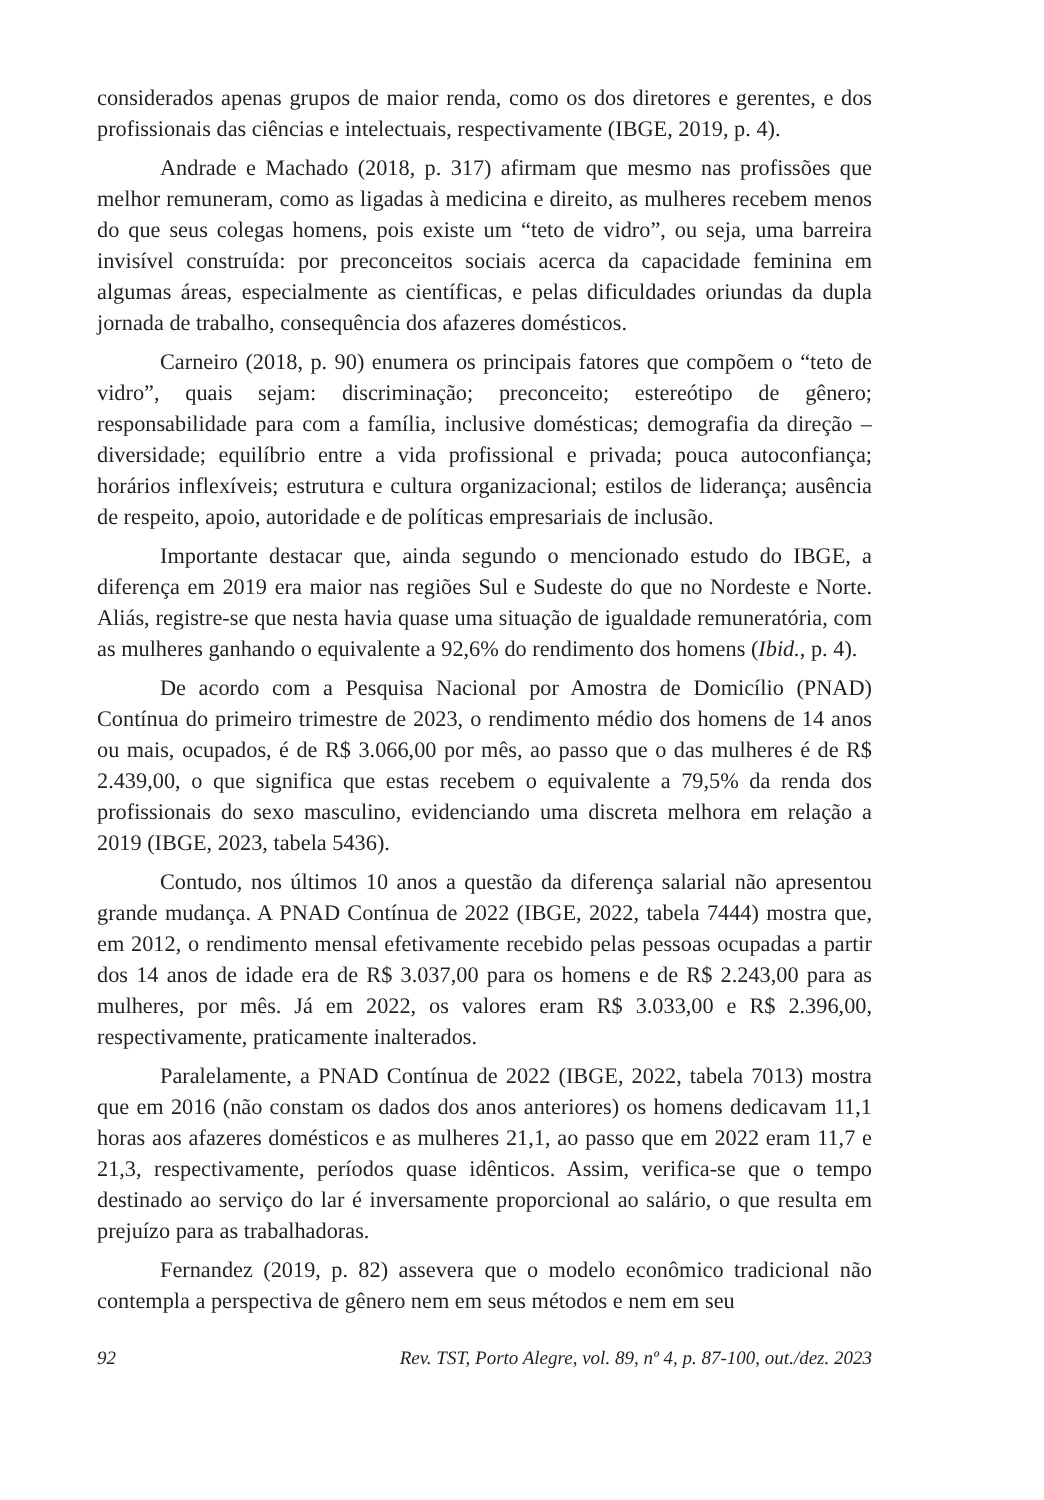considerados apenas grupos de maior renda, como os dos diretores e gerentes, e dos profissionais das ciências e intelectuais, respectivamente (IBGE, 2019, p. 4).
Andrade e Machado (2018, p. 317) afirmam que mesmo nas profissões que melhor remuneram, como as ligadas à medicina e direito, as mulheres recebem menos do que seus colegas homens, pois existe um “teto de vidro”, ou seja, uma barreira invisível construída: por preconceitos sociais acerca da capacidade feminina em algumas áreas, especialmente as científicas, e pelas dificuldades oriundas da dupla jornada de trabalho, consequência dos afazeres domésticos.
Carneiro (2018, p. 90) enumera os principais fatores que compõem o “teto de vidro”, quais sejam: discriminação; preconceito; estereótipo de gênero; responsabilidade para com a família, inclusive domésticas; demografia da direção – diversidade; equilíbrio entre a vida profissional e privada; pouca autoconfiança; horários inflexíveis; estrutura e cultura organizacional; estilos de liderança; ausência de respeito, apoio, autoridade e de políticas empresariais de inclusão.
Importante destacar que, ainda segundo o mencionado estudo do IBGE, a diferença em 2019 era maior nas regiões Sul e Sudeste do que no Nordeste e Norte. Aliás, registre-se que nesta havia quase uma situação de igualdade remuneratória, com as mulheres ganhando o equivalente a 92,6% do rendimento dos homens (Ibid., p. 4).
De acordo com a Pesquisa Nacional por Amostra de Domicílio (PNAD) Contínua do primeiro trimestre de 2023, o rendimento médio dos homens de 14 anos ou mais, ocupados, é de R$ 3.066,00 por mês, ao passo que o das mulheres é de R$ 2.439,00, o que significa que estas recebem o equivalente a 79,5% da renda dos profissionais do sexo masculino, evidenciando uma discreta melhora em relação a 2019 (IBGE, 2023, tabela 5436).
Contudo, nos últimos 10 anos a questão da diferença salarial não apresentou grande mudança. A PNAD Contínua de 2022 (IBGE, 2022, tabela 7444) mostra que, em 2012, o rendimento mensal efetivamente recebido pelas pessoas ocupadas a partir dos 14 anos de idade era de R$ 3.037,00 para os homens e de R$ 2.243,00 para as mulheres, por mês. Já em 2022, os valores eram R$ 3.033,00 e R$ 2.396,00, respectivamente, praticamente inalterados.
Paralelamente, a PNAD Contínua de 2022 (IBGE, 2022, tabela 7013) mostra que em 2016 (não constam os dados dos anos anteriores) os homens dedicavam 11,1 horas aos afazeres domésticos e as mulheres 21,1, ao passo que em 2022 eram 11,7 e 21,3, respectivamente, períodos quase idênticos. Assim, verifica-se que o tempo destinado ao serviço do lar é inversamente proporcional ao salário, o que resulta em prejuízo para as trabalhadoras.
Fernandez (2019, p. 82) assevera que o modelo econômico tradicional não contempla a perspectiva de gênero nem em seus métodos e nem em seu
92 Rev. TST, Porto Alegre, vol. 89, nº 4, p. 87-100, out./dez. 2023